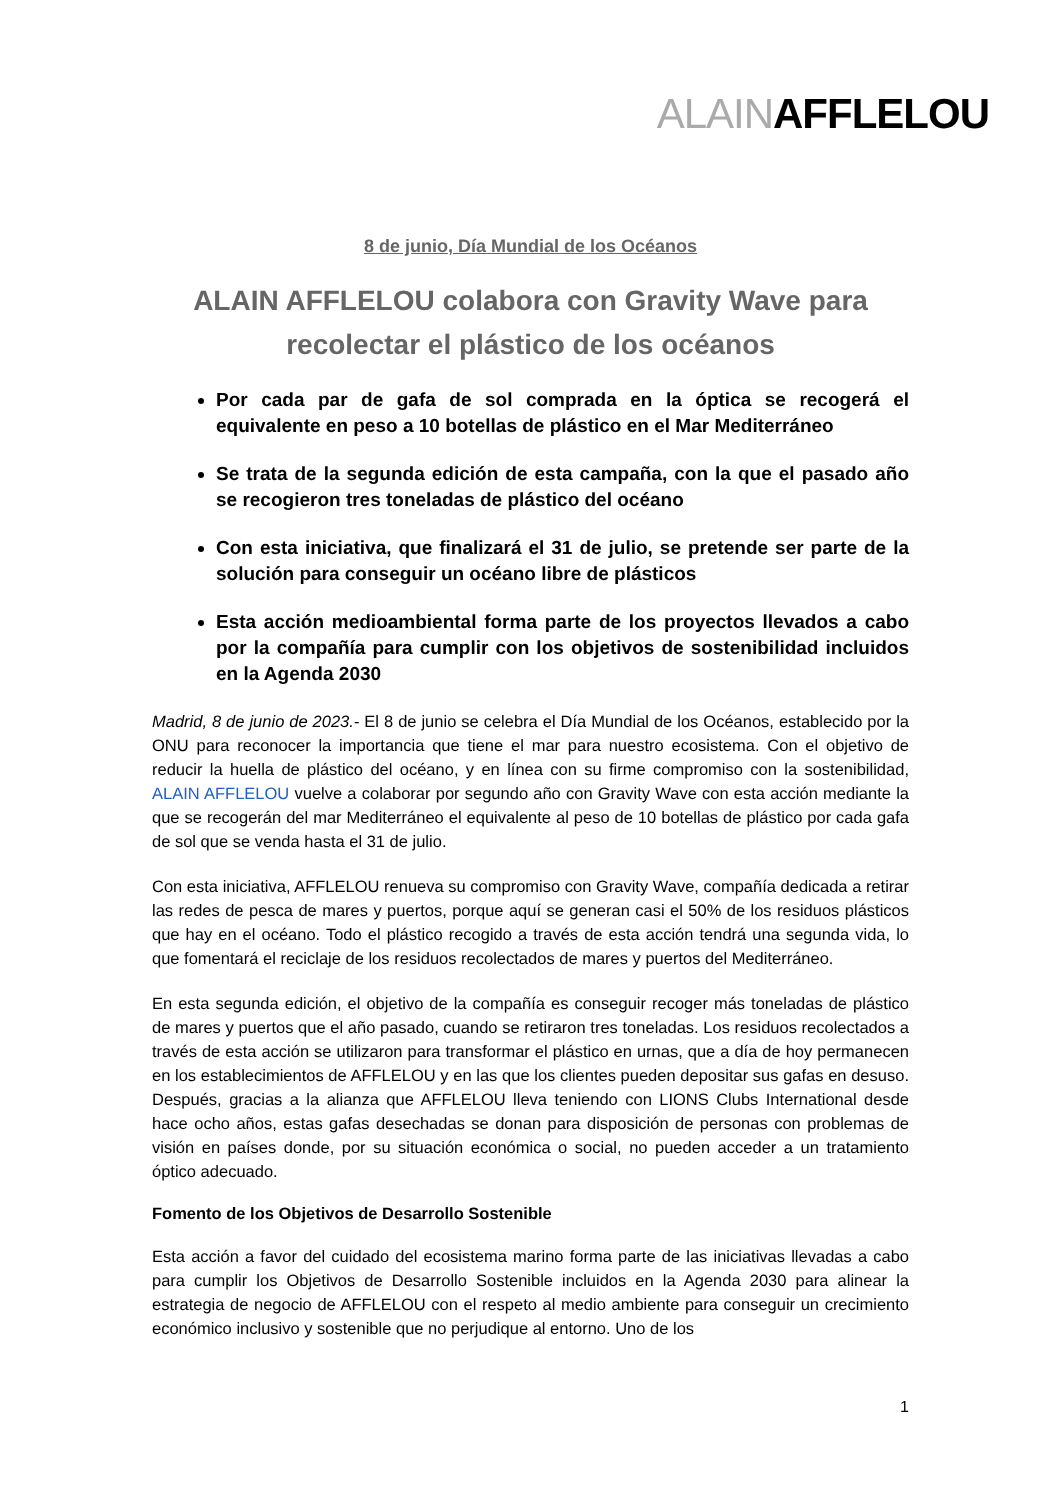ALAINAFFLELOU
8 de junio, Día Mundial de los Océanos
ALAIN AFFLELOU colabora con Gravity Wave para
recolectar el plástico de los océanos
Por cada par de gafa de sol comprada en la óptica se recogerá el equivalente en peso a 10 botellas de plástico en el Mar Mediterráneo
Se trata de la segunda edición de esta campaña, con la que el pasado año se recogieron tres toneladas de plástico del océano
Con esta iniciativa, que finalizará el 31 de julio, se pretende ser parte de la solución para conseguir un océano libre de plásticos
Esta acción medioambiental forma parte de los proyectos llevados a cabo por la compañía para cumplir con los objetivos de sostenibilidad incluidos en la Agenda 2030
Madrid, 8 de junio de 2023.- El 8 de junio se celebra el Día Mundial de los Océanos, establecido por la ONU para reconocer la importancia que tiene el mar para nuestro ecosistema. Con el objetivo de reducir la huella de plástico del océano, y en línea con su firme compromiso con la sostenibilidad, ALAIN AFFLELOU vuelve a colaborar por segundo año con Gravity Wave con esta acción mediante la que se recogerán del mar Mediterráneo el equivalente al peso de 10 botellas de plástico por cada gafa de sol que se venda hasta el 31 de julio.
Con esta iniciativa, AFFLELOU renueva su compromiso con Gravity Wave, compañía dedicada a retirar las redes de pesca de mares y puertos, porque aquí se generan casi el 50% de los residuos plásticos que hay en el océano. Todo el plástico recogido a través de esta acción tendrá una segunda vida, lo que fomentará el reciclaje de los residuos recolectados de mares y puertos del Mediterráneo.
En esta segunda edición, el objetivo de la compañía es conseguir recoger más toneladas de plástico de mares y puertos que el año pasado, cuando se retiraron tres toneladas. Los residuos recolectados a través de esta acción se utilizaron para transformar el plástico en urnas, que a día de hoy permanecen en los establecimientos de AFFLELOU y en las que los clientes pueden depositar sus gafas en desuso. Después, gracias a la alianza que AFFLELOU lleva teniendo con LIONS Clubs International desde hace ocho años, estas gafas desechadas se donan para disposición de personas con problemas de visión en países donde, por su situación económica o social, no pueden acceder a un tratamiento óptico adecuado.
Fomento de los Objetivos de Desarrollo Sostenible
Esta acción a favor del cuidado del ecosistema marino forma parte de las iniciativas llevadas a cabo para cumplir los Objetivos de Desarrollo Sostenible incluidos en la Agenda 2030 para alinear la estrategia de negocio de AFFLELOU con el respeto al medio ambiente para conseguir un crecimiento económico inclusivo y sostenible que no perjudique al entorno. Uno de los
1